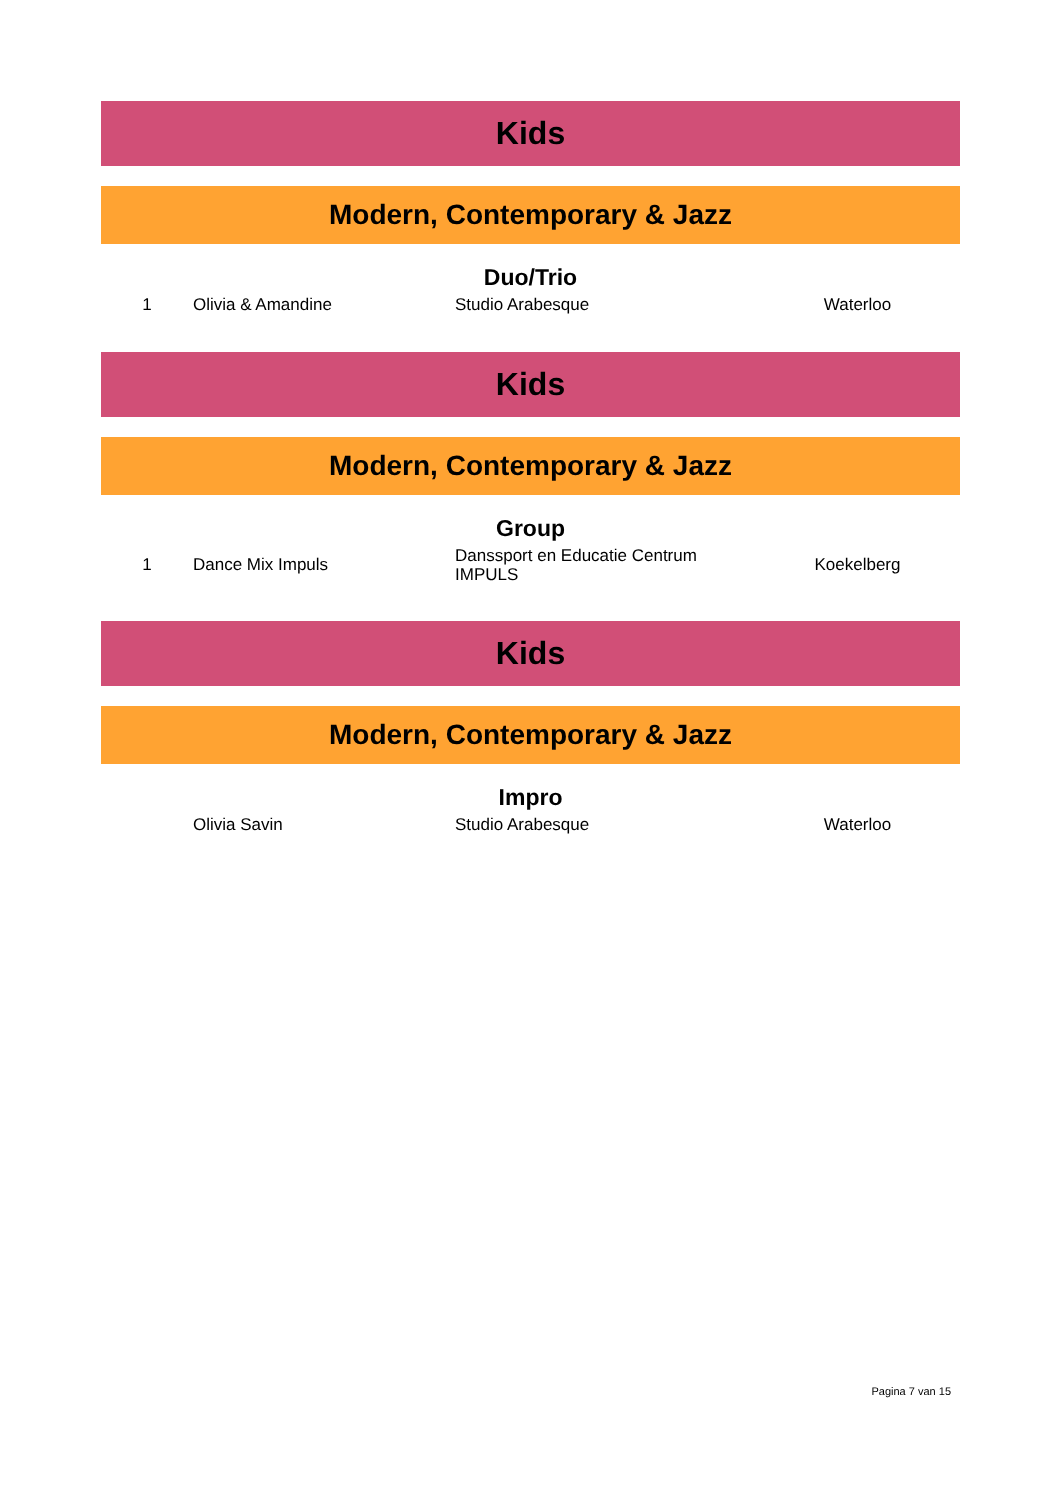Kids
Modern, Contemporary & Jazz
Duo/Trio
| 1 | Olivia & Amandine | Studio Arabesque | Waterloo |
Kids
Modern, Contemporary & Jazz
Group
| 1 | Dance Mix Impuls | Danssport en Educatie Centrum IMPULS | Koekelberg |
Kids
Modern, Contemporary & Jazz
Impro
| | Olivia Savin | Studio Arabesque | Waterloo |
Pagina 7 van 15